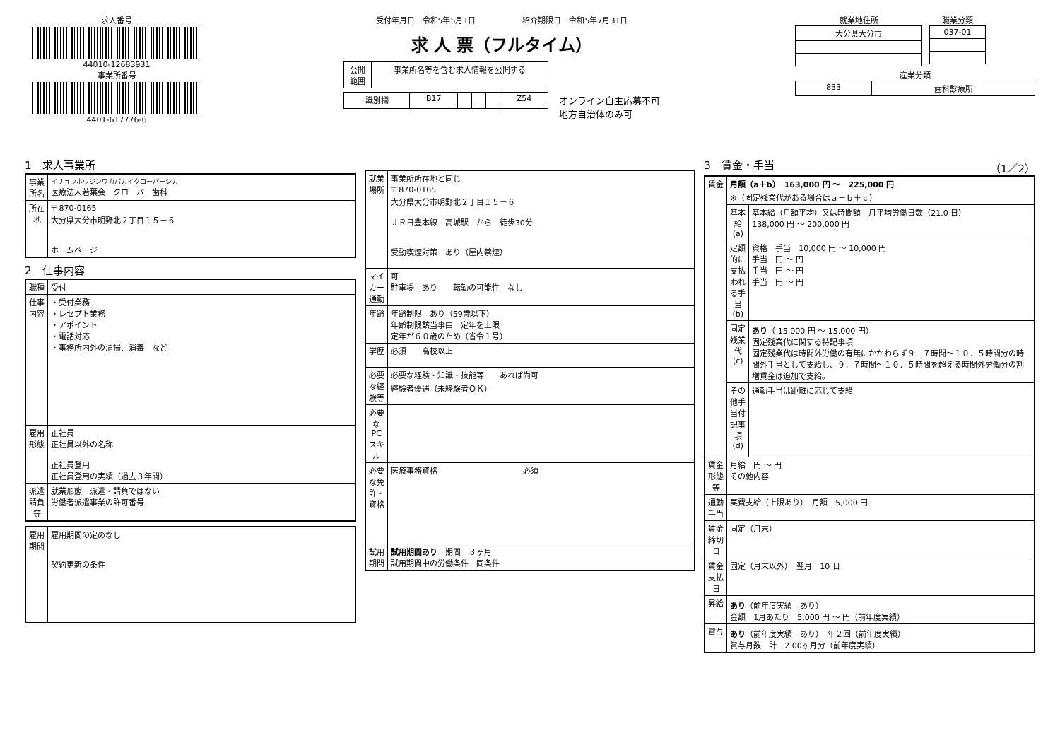求人番号
44010-12683931
事業所番号
4401-617776-6
受付年月日　令和5年5月1日　　　　　　紹介期限日　令和5年7月31日
求 人 票（フルタイム）
| 公開 範囲 | 事業所名等を含む求人情報を公開する |
| 識別欄 | B17 | | | | Z54 |
オンライン自主応募不可
地方自治体のみ可
就業地住所
| 大分県大分市 |
職業分類
| 037-01 |
産業分類
| 833 | 歯科診療所 |
1　求人事業所
| 事業所名 | イリョウホウジンワカバカイクローバーシカ 医療法人若葉会 クローバー歯科 |
| 所在地 | 〒 870-0165 大分県大分市明野北２丁目１５－６ ホームページ |
2　仕事内容
| 職種 | 受付 |
| 仕事内容 | ・受付業務 ・レセプト業務 ・アポイント ・電話対応 ・事務所内外の清掃、消毒 など |
| 雇用形態 | 正社員 正社員以外の名称 正社員登用 正社員登用の実績（過去３年間） |
| 派遣請負等 | 就業形態 派遣・請負ではない 労働者派遣事業の許可番号 |
| 雇用期間 | 雇用期間の定めなし 契約更新の条件 |
| 就業場所 | 事業所所在地と同じ 〒 870-0165 大分県大分市明野北２丁目１５－６ ＪＲ日豊本線 高城駅 から 徒歩30分 受動喫煙対策 あり（屋内禁煙） |
| マイカー通勤 | 可 駐車場 あり 転勤の可能性 なし |
| 年齢 | 年齢制限 あり（59歳以下） 年齢制限該当事由 定年を上限 定年が６０歳のため（省令１号） |
| 学歴 | 必須 高校以上 |
| 必要な経験等 | 必要な経験・知識・技能等 あれば尚可 経験者優遇（未経験者ＯＫ） |
| 必要なPCスキル | |
| 必要な免許・資格 | 医療事務資格 必須 |
| 試用期間 | 試用期間あり 期間 ３ヶ月 試用期間中の労働条件 同条件 |
3　賃金・手当　（1／2）
| 賃金 | 月額（a＋b） 163,000 円 ～ 225,000 円 ※（固定残業代がある場合はａ＋ｂ＋ｃ） | |
| | 基本給(a) | 基本給（月額平均）又は時間額 月平均労働日数（21.0 日） 138,000 円 ～ 200,000 円 |
| | 定額的に支払われる手当(b) | 資格 手当 10,000 円 ～ 10,000 円 手当 円 ～ 円 手当 円 ～ 円 手当 円 ～ 円 |
| | 固定残業代(c) | あり （ 15,000 円 ～ 15,000 円） 固定残業代に関する特記事項 固定残業代は時間外労働の有無にかかわらず９．７時間～１０．５時間分の時間外手当として支給し、９．７時間～１０．５時間を超える時間外労働分の割増賃金は追加で支給。 |
| | その他手当付記事項(d) | 通勤手当は距離に応じて支給 |
| 賃金形態等 | 月給 円 ～ 円 その他内容 | |
| 通勤手当 | 実費支給（上限あり） 月額 5,000 円 | |
| 賃金締切日 | 固定（月末） | |
| 賃金支払日 | 固定（月末以外） 翌月 10 日 | |
| 昇給 | あり （前年度実績 あり） 金額 1月あたり 5,000 円 ～ 円（前年度実績） | |
| 賞与 | あり （前年度実績 あり） 年２回（前年度実績） 賞与月数 計 2.00ヶ月分（前年度実績） | |